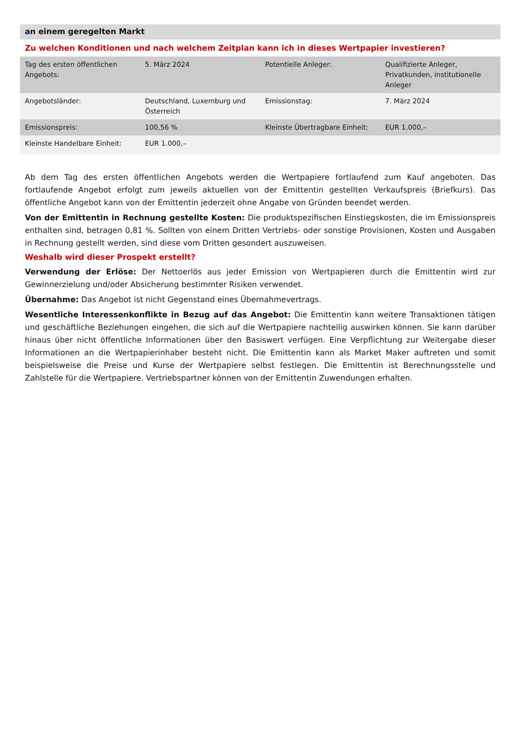an einem geregelten Markt
Zu welchen Konditionen und nach welchem Zeitplan kann ich in dieses Wertpapier investieren?
| Tag des ersten öffentlichen Angebots: | 5. März 2024 | Potentielle Anleger: | Qualifizierte Anleger, Privatkunden, institutionelle Anleger |
| Angebotsländer: | Deutschland, Luxemburg und Österreich | Emissionstag: | 7. März 2024 |
| Emissionspreis: | 100,56 % | Kleinste Übertragbare Einheit: | EUR 1.000,– |
| Kleinste Handelbare Einheit: | EUR 1.000,– | | |
Ab dem Tag des ersten öffentlichen Angebots werden die Wertpapiere fortlaufend zum Kauf angeboten. Das fortlaufende Angebot erfolgt zum jeweils aktuellen von der Emittentin gestellten Verkaufspreis (Briefkurs). Das öffentliche Angebot kann von der Emittentin jederzeit ohne Angabe von Gründen beendet werden.
Von der Emittentin in Rechnung gestellte Kosten: Die produktspezifischen Einstiegskosten, die im Emissionspreis enthalten sind, betragen 0,81 %. Sollten von einem Dritten Vertriebs- oder sonstige Provisionen, Kosten und Ausgaben in Rechnung gestellt werden, sind diese vom Dritten gesondert auszuweisen.
Weshalb wird dieser Prospekt erstellt?
Verwendung der Erlöse: Der Nettoerlös aus jeder Emission von Wertpapieren durch die Emittentin wird zur Gewinnerzielung und/oder Absicherung bestimmter Risiken verwendet.
Übernahme: Das Angebot ist nicht Gegenstand eines Übernahmevertrags.
Wesentliche Interessenkonflikte in Bezug auf das Angebot: Die Emittentin kann weitere Transaktionen tätigen und geschäftliche Beziehungen eingehen, die sich auf die Wertpapiere nachteilig auswirken können. Sie kann darüber hinaus über nicht öffentliche Informationen über den Basiswert verfügen. Eine Verpflichtung zur Weitergabe dieser Informationen an die Wertpapierinhaber besteht nicht. Die Emittentin kann als Market Maker auftreten und somit beispielsweise die Preise und Kurse der Wertpapiere selbst festlegen. Die Emittentin ist Berechnungsstelle und Zahlstelle für die Wertpapiere. Vertriebspartner können von der Emittentin Zuwendungen erhalten.